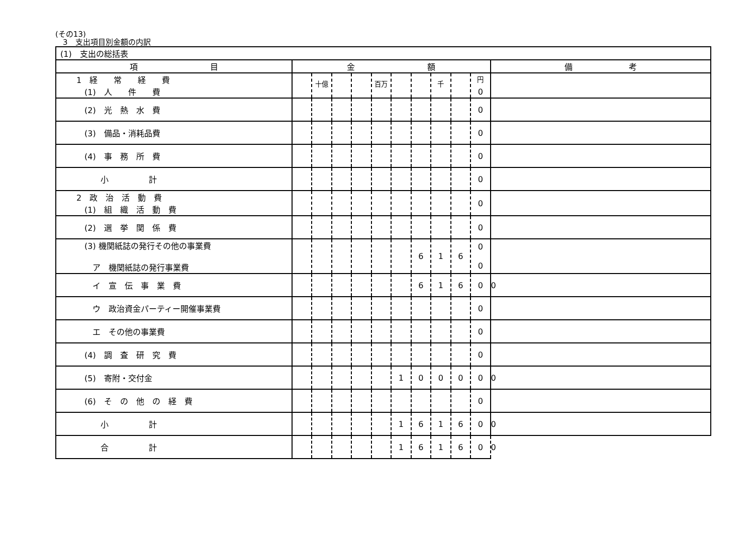(その13)
　3　支出項目別金額の内訳
| (1) 支出の総括表 | | | | | | | | | | | |
| 項 目 | 金 額 | | | | | | | | | | 備 考 |
| 1 経 常 経 費 (1) 人 件 費 | | <sup>十億</sup> | | | <sup>百万</sup> | | | <sup>千</sup> | | <sup>円</sup> 0 | |
| (2) 光 熱 水 費 | | | | | | | | | | 0 | |
| (3) 備品・消耗品費 | | | | | | | | | | 0 | |
| (4) 事 務 所 費 | | | | | | | | | | 0 | |
| 小 計 | | | | | | | | | | 0 | |
| 2 政 治 活 動 費 (1) 組 織 活 動 費 | | | | | | | | | | 0 | |
| (2) 選 挙 関 係 費 | | | | | | | | | | 0 | |
| (3) 機関紙誌の発行その他の事業費 ア 機関紙誌の発行事業費 | | | | | | | 6 | 1 | 6 | 0 0 | |
| イ 宣 伝 事 業 費 | | | | | | | 6 | 1 | 6 | 0 | 0 |
| ウ 政治資金パーティー開催事業費 | | | | | | | | | | 0 | |
| エ その他の事業費 | | | | | | | | | | 0 | |
| (4) 調 査 研 究 費 | | | | | | | | | | 0 | |
| (5) 寄附・交付金 | | | | | | 1 | 0 | 0 | 0 | 0 | 0 |
| (6) そ の 他 の 経 費 | | | | | | | | | | 0 | |
| 小 計 | | | | | | 1 | 6 | 1 | 6 | 0 | 0 |
| 合 計 | | | | | | 1 | 6 | 1 | 6 | 0 | 0 |